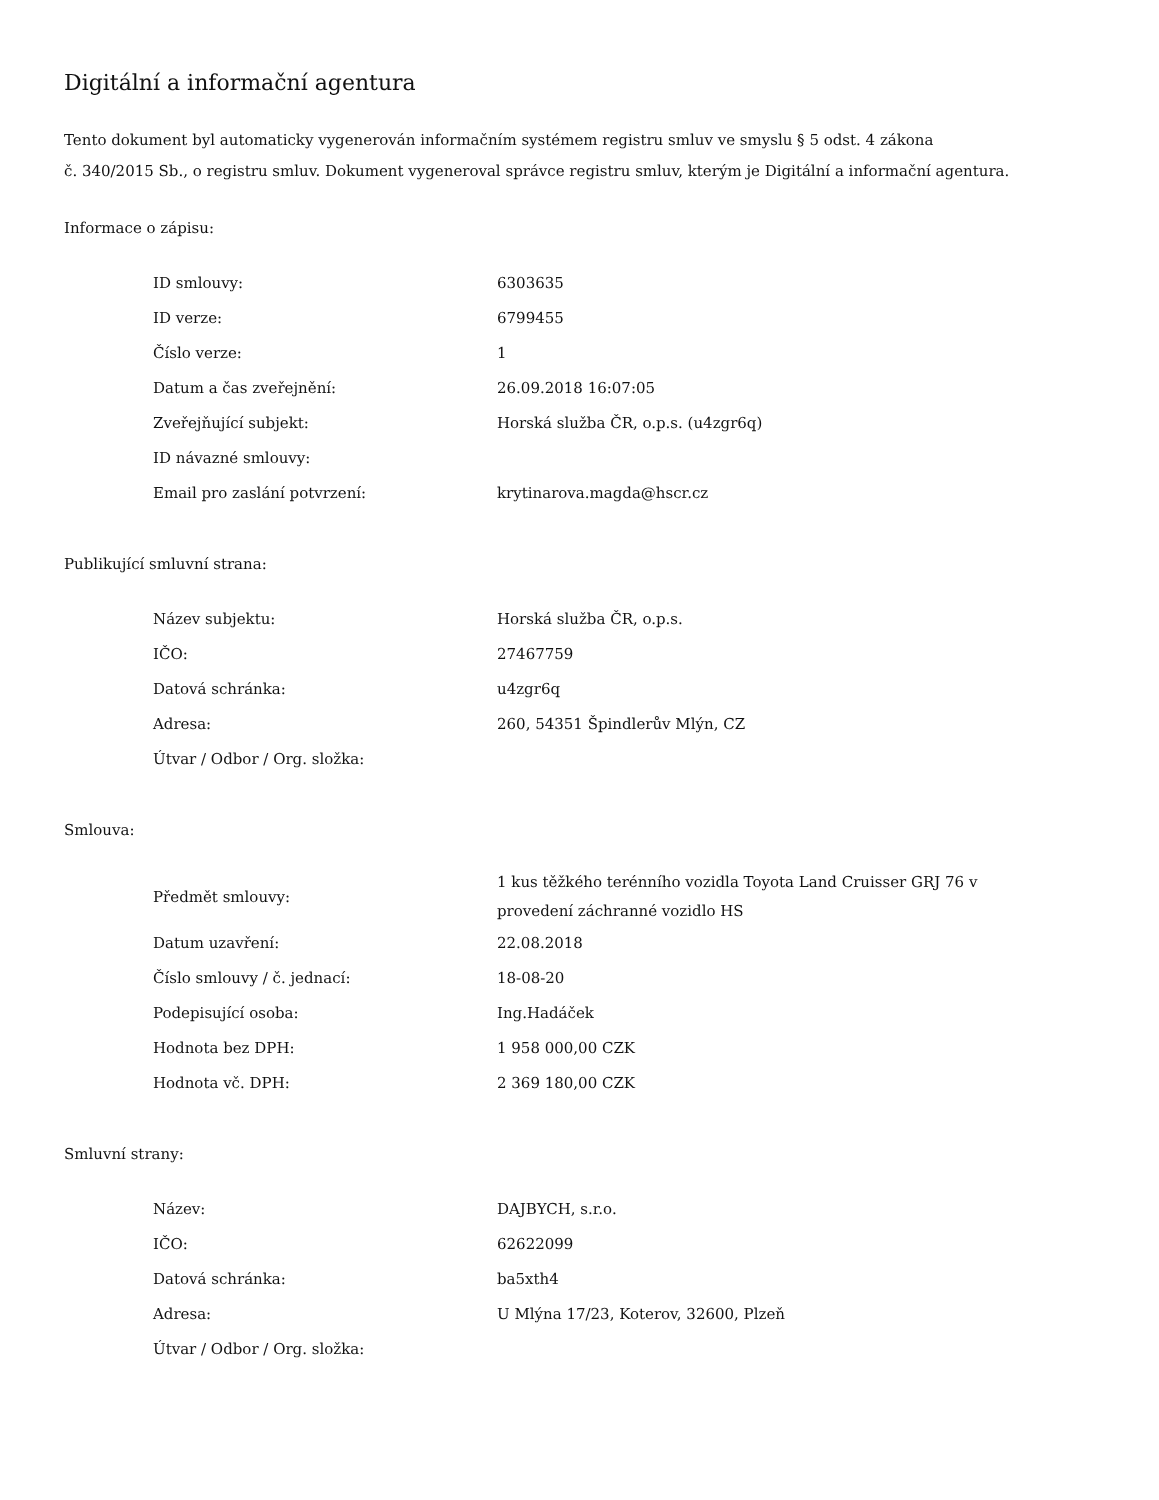Digitální a informační agentura
Tento dokument byl automaticky vygenerován informačním systémem registru smluv ve smyslu § 5 odst. 4 zákona
č. 340/2015 Sb., o registru smluv. Dokument vygeneroval správce registru smluv, kterým je Digitální a informační agentura.
Informace o zápisu:
| ID smlouvy: | 6303635 |
| ID verze: | 6799455 |
| Číslo verze: | 1 |
| Datum a čas zveřejnění: | 26.09.2018 16:07:05 |
| Zveřejňující subjekt: | Horská služba ČR, o.p.s. (u4zgr6q) |
| ID návazné smlouvy: | |
| Email pro zaslání potvrzení: | krytinarova.magda@hscr.cz |
Publikující smluvní strana:
| Název subjektu: | Horská služba ČR, o.p.s. |
| IČO: | 27467759 |
| Datová schránka: | u4zgr6q |
| Adresa: | 260, 54351 Špindlerův Mlýn, CZ |
| Útvar / Odbor / Org. složka: | |
Smlouva:
| Předmět smlouvy: | 1 kus těžkého terénního vozidla Toyota Land Cruisser GRJ 76 v provedení záchranné vozidlo HS |
| Datum uzavření: | 22.08.2018 |
| Číslo smlouvy / č. jednací: | 18-08-20 |
| Podepisující osoba: | Ing.Hadáček |
| Hodnota bez DPH: | 1 958 000,00 CZK |
| Hodnota vč. DPH: | 2 369 180,00 CZK |
Smluvní strany:
| Název: | DAJBYCH, s.r.o. |
| IČO: | 62622099 |
| Datová schránka: | ba5xth4 |
| Adresa: | U Mlýna 17/23, Koterov, 32600, Plzeň |
| Útvar / Odbor / Org. složka: | |